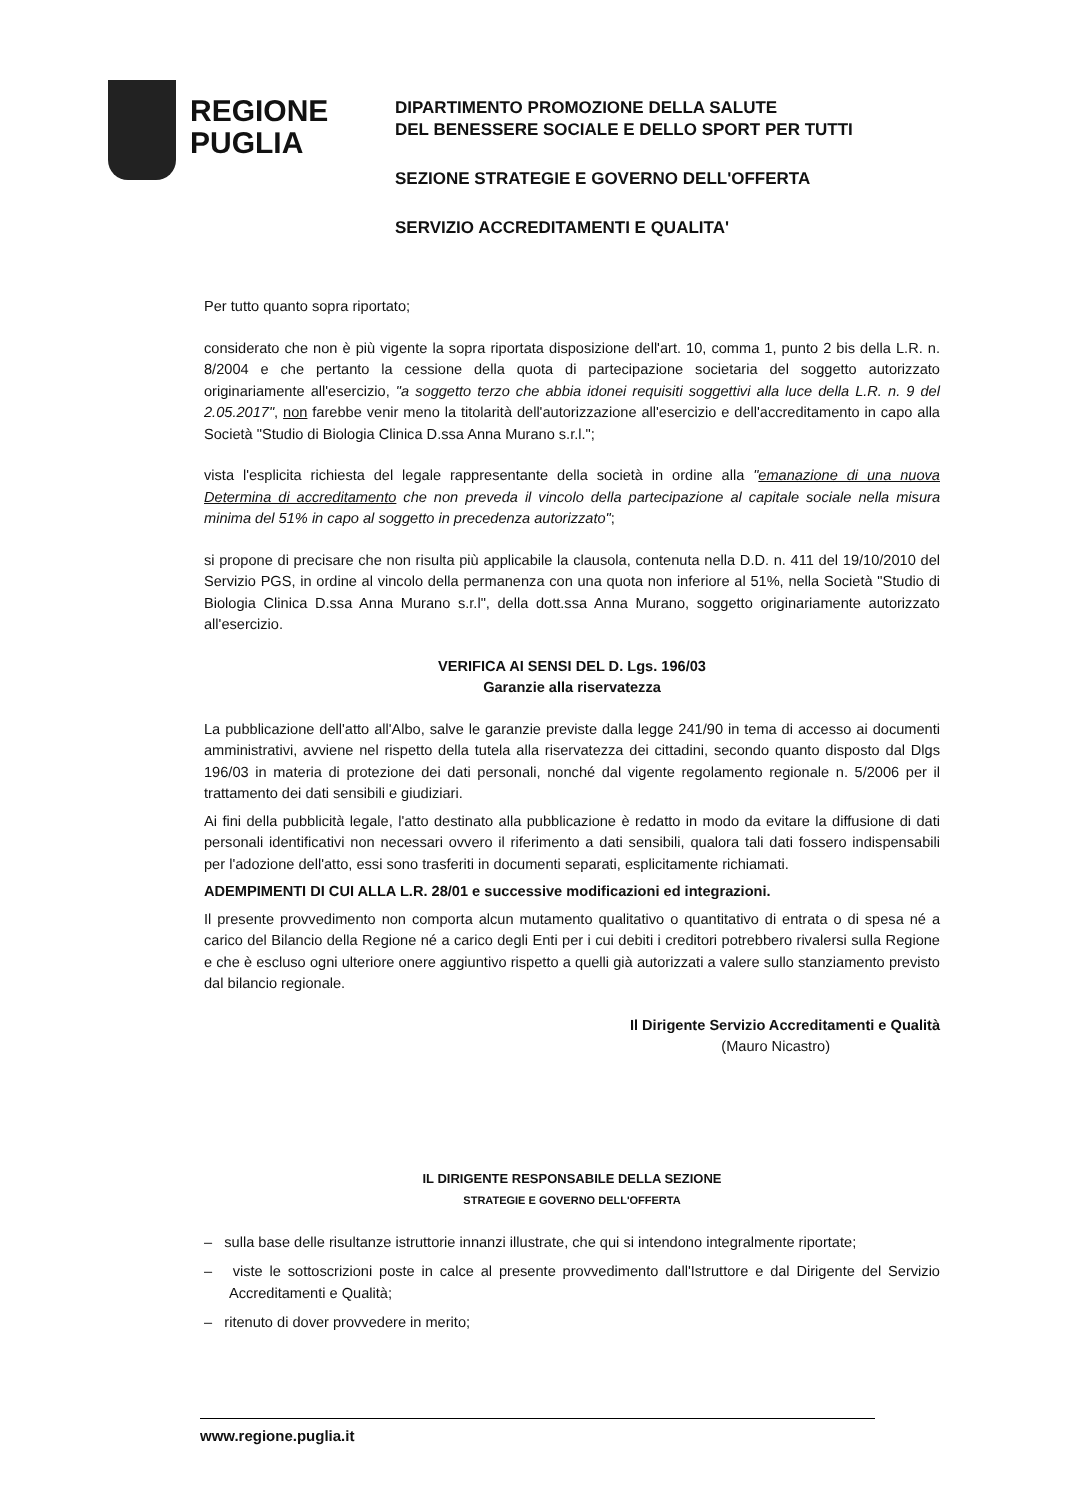REGIONE
PUGLIA
DIPARTIMENTO PROMOZIONE DELLA SALUTE
DEL BENESSERE SOCIALE E DELLO SPORT PER TUTTI
SEZIONE STRATEGIE E GOVERNO DELL'OFFERTA
SERVIZIO ACCREDITAMENTI E QUALITA'
Per tutto quanto sopra riportato;
considerato che non è più vigente la sopra riportata disposizione dell'art. 10, comma 1, punto 2 bis della L.R. n. 8/2004 e che pertanto la cessione della quota di partecipazione societaria del soggetto autorizzato originariamente all'esercizio, "a soggetto terzo che abbia idonei requisiti soggettivi alla luce della L.R. n. 9 del 2.05.2017", non farebbe venir meno la titolarità dell'autorizzazione all'esercizio e dell'accreditamento in capo alla Società "Studio di Biologia Clinica D.ssa Anna Murano s.r.l.";
vista l'esplicita richiesta del legale rappresentante della società in ordine alla "emanazione di una nuova Determina di accreditamento che non preveda il vincolo della partecipazione al capitale sociale nella misura minima del 51% in capo al soggetto in precedenza autorizzato";
si propone di precisare che non risulta più applicabile la clausola, contenuta nella D.D. n. 411 del 19/10/2010 del Servizio PGS, in ordine al vincolo della permanenza con una quota non inferiore al 51%, nella Società "Studio di Biologia Clinica D.ssa Anna Murano s.r.l", della dott.ssa Anna Murano, soggetto originariamente autorizzato all'esercizio.
VERIFICA AI SENSI DEL D. Lgs. 196/03
Garanzie alla riservatezza
La pubblicazione dell'atto all'Albo, salve le garanzie previste dalla legge 241/90 in tema di accesso ai documenti amministrativi, avviene nel rispetto della tutela alla riservatezza dei cittadini, secondo quanto disposto dal Dlgs 196/03 in materia di protezione dei dati personali, nonché dal vigente regolamento regionale n. 5/2006 per il trattamento dei dati sensibili e giudiziari.
Ai fini della pubblicità legale, l'atto destinato alla pubblicazione è redatto in modo da evitare la diffusione di dati personali identificativi non necessari ovvero il riferimento a dati sensibili, qualora tali dati fossero indispensabili per l'adozione dell'atto, essi sono trasferiti in documenti separati, esplicitamente richiamati.
ADEMPIMENTI DI CUI ALLA L.R. 28/01 e successive modificazioni ed integrazioni.
Il presente provvedimento non comporta alcun mutamento qualitativo o quantitativo di entrata o di spesa né a carico del Bilancio della Regione né a carico degli Enti per i cui debiti i creditori potrebbero rivalersi sulla Regione e che è escluso ogni ulteriore onere aggiuntivo rispetto a quelli già autorizzati a valere sullo stanziamento previsto dal bilancio regionale.
Il Dirigente Servizio Accreditamenti e Qualità
(Mauro Nicastro)
IL DIRIGENTE RESPONSABILE DELLA SEZIONE
STRATEGIE E GOVERNO DELL'OFFERTA
– sulla base delle risultanze istruttorie innanzi illustrate, che qui si intendono integralmente riportate;
– viste le sottoscrizioni poste in calce al presente provvedimento dall'Istruttore e dal Dirigente del Servizio Accreditamenti e Qualità;
– ritenuto di dover provvedere in merito;
www.regione.puglia.it